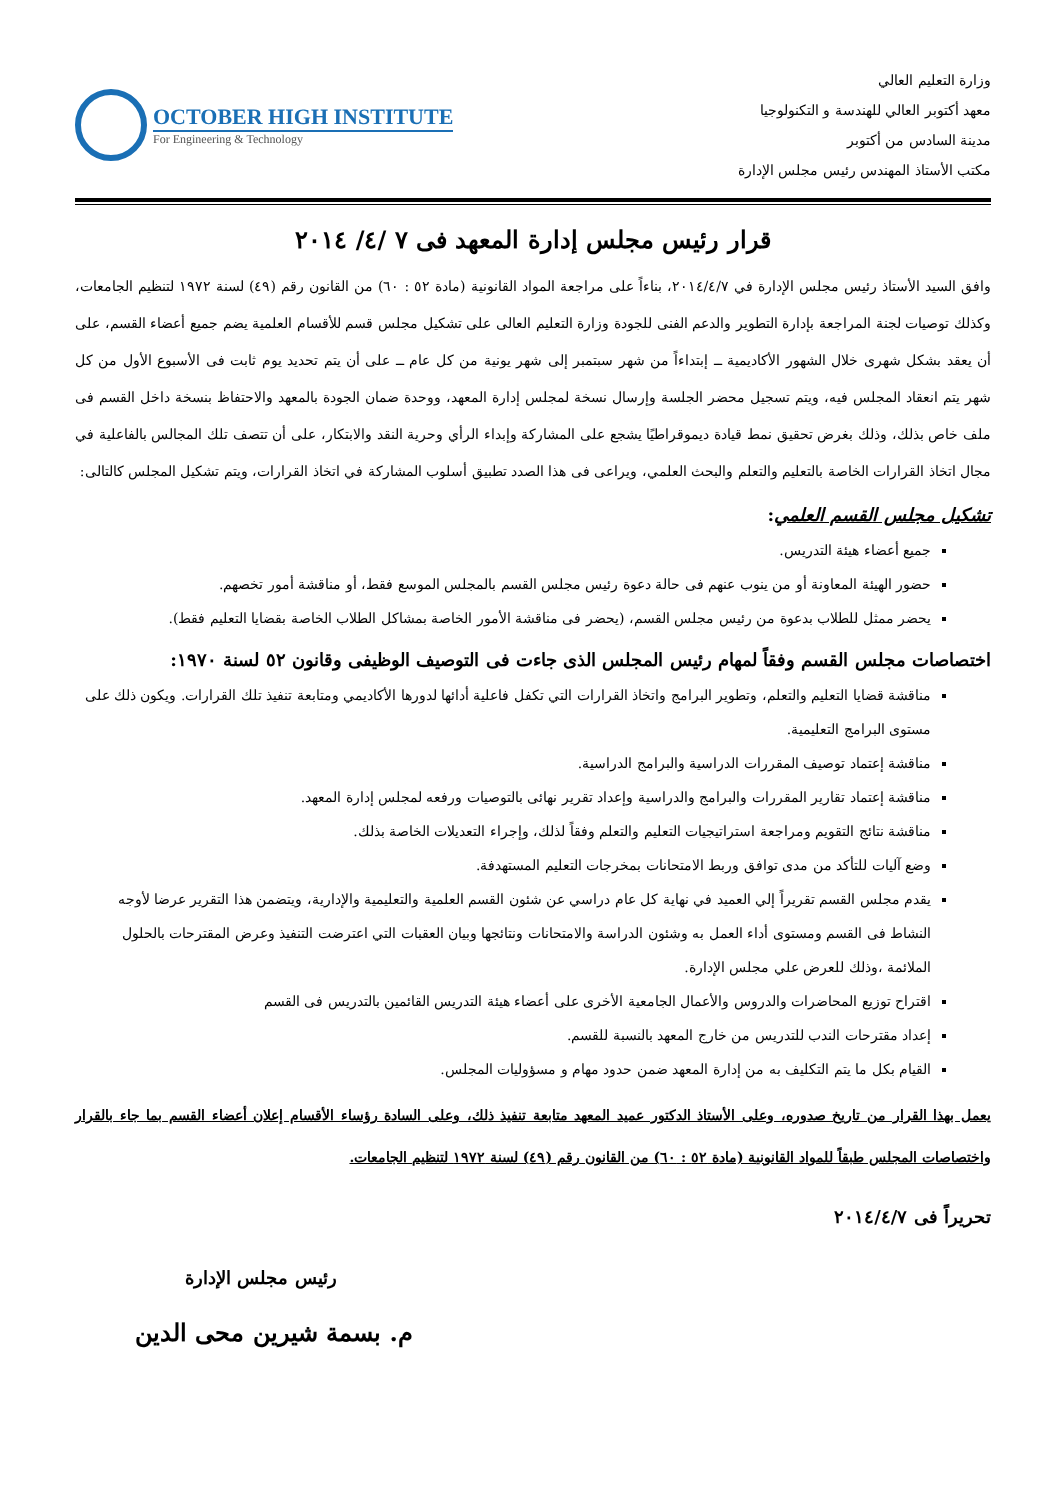وزارة التعليم العالي
معهد أكتوبر العالي للهندسة و التكنولوجيا
مدينة السادس من أكتوبر
مكتب الأستاذ المهندس رئيس مجلس الإدارة
OCTOBER HIGH INSTITUTE
For Engineering & Technology
قرار رئيس مجلس إدارة المعهد فى ٧ /٤/ ٢٠١٤
وافق السيد الأستاذ رئيس مجلس الإدارة في ٢٠١٤/٤/٧، بناءاً على مراجعة المواد القانونية (مادة ٥٢ : ٦٠) من القانون رقم (٤٩) لسنة ١٩٧٢ لتنظيم الجامعات، وكذلك توصيات لجنة المراجعة بإدارة التطوير والدعم الفنى للجودة وزارة التعليم العالى على تشكيل مجلس قسم للأقسام العلمية يضم جميع أعضاء القسم، على أن يعقد بشكل شهرى خلال الشهور الأكاديمية ــ إبتداءاً من شهر سبتمبر إلى شهر يونية من كل عام ــ على أن يتم تحديد يوم ثابت فى الأسبوع الأول من كل شهر يتم انعقاد المجلس فيه، ويتم تسجيل محضر الجلسة وإرسال نسخة لمجلس إدارة المعهد، ووحدة ضمان الجودة بالمعهد والاحتفاظ بنسخة داخل القسم فى ملف خاص بذلك، وذلك بغرض تحقيق نمط قيادة ديموقراطيًا يشجع على المشاركة وإبداء الرأي وحرية النقد والابتكار، على أن تتصف تلك المجالس بالفاعلية في مجال اتخاذ القرارات الخاصة بالتعليم والتعلم والبحث العلمي، ويراعى فى هذا الصدد تطبيق أسلوب المشاركة في اتخاذ القرارات، ويتم تشكيل المجلس كالتالى:
تشكيل مجلس القسم العلمي:
جميع أعضاء هيئة التدريس.
حضور الهيئة المعاونة أو من ينوب عنهم فى حالة دعوة رئيس مجلس القسم بالمجلس الموسع فقط، أو مناقشة أمور تخصهم.
يحضر ممثل للطلاب بدعوة من رئيس مجلس القسم، (يحضر فى مناقشة الأمور الخاصة بمشاكل الطلاب الخاصة بقضايا التعليم فقط).
اختصاصات مجلس القسم وفقاً لمهام رئيس المجلس الذى جاءت فى التوصيف الوظيفى وقانون ٥٢ لسنة ١٩٧٠:
مناقشة قضايا التعليم والتعلم، وتطوير البرامج واتخاذ القرارات التي تكفل فاعلية أدائها لدورها الأكاديمي ومتابعة تنفيذ تلك القرارات. ويكون ذلك على مستوى البرامج التعليمية.
مناقشة إعتماد توصيف المقررات الدراسية والبرامج الدراسية.
مناقشة إعتماد تقارير المقررات والبرامج والدراسية وإعداد تقرير نهائى بالتوصيات ورفعه لمجلس إدارة المعهد.
مناقشة نتائج التقويم ومراجعة استراتيجيات التعليم والتعلم وفقاً لذلك، وإجراء التعديلات الخاصة بذلك.
وضع آليات للتأكد من مدى توافق وربط الامتحانات بمخرجات التعليم المستهدفة.
يقدم مجلس القسم تقريراً إلي العميد في نهاية كل عام دراسي عن شئون القسم العلمية والتعليمية والإدارية، ويتضمن هذا التقرير عرضا لأوجه النشاط فى القسم ومستوى أداء العمل به وشئون الدراسة والامتحانات ونتائجها وبيان العقبات التي اعترضت التنفيذ وعرض المقترحات بالحلول الملائمة ،وذلك للعرض علي مجلس الإدارة.
اقتراح توزيع المحاضرات والدروس والأعمال الجامعية الأخرى على أعضاء هيئة التدريس القائمين بالتدريس فى القسم
إعداد مقترحات الندب للتدريس من خارج المعهد بالنسبة للقسم.
القيام بكل ما يتم التكليف به من إدارة المعهد ضمن حدود مهام و مسؤوليات المجلس.
يعمل بهذا القرار من تاريخ صدوره، وعلى الأستاذ الدكتور عميد المعهد متابعة تنفيذ ذلك، وعلى السادة رؤساء الأقسام إعلان أعضاء القسم بما جاء بالقرار واختصاصات المجلس طبقاً للمواد القانونية (مادة ٥٢ : ٦٠) من القانون رقم (٤٩) لسنة ١٩٧٢ لتنظيم الجامعات.
تحريراً فى ٢٠١٤/٤/٧
رئيس مجلس الإدارة
م. بسمة شيرين محى الدين